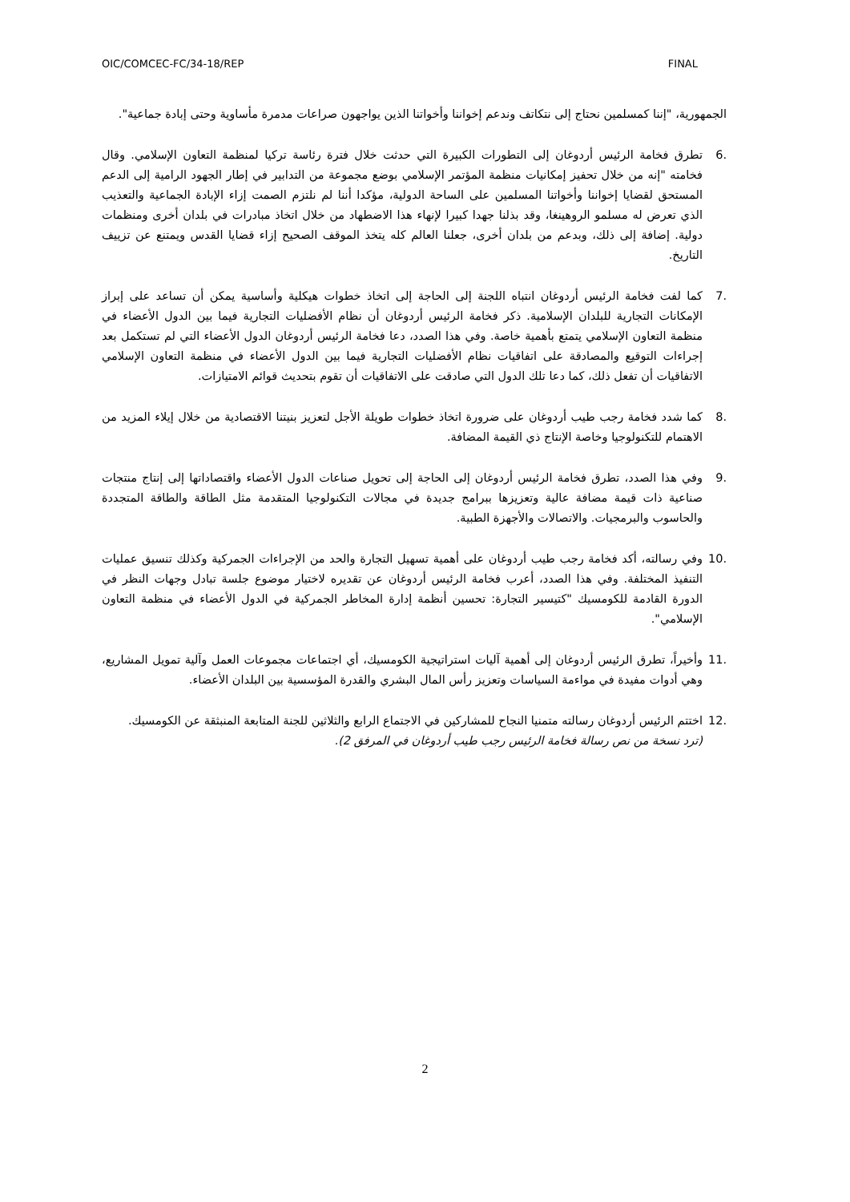OIC/COMCEC-FC/34-18/REP FINAL
الجمهورية، "إننا كمسلمين نحتاج إلى نتكاتف وندعم إخواننا وأخواتنا الذين يواجهون صراعات مدمرة مأساوية وحتى إبادة جماعية".
.6 تطرق فخامة الرئيس أردوغان إلى التطورات الكبيرة التي حدثت خلال فترة رئاسة تركيا لمنظمة التعاون الإسلامي. وقال فخامته "إنه من خلال تحفيز إمكانيات منظمة المؤتمر الإسلامي بوضع مجموعة من التدابير في إطار الجهود الرامية إلى الدعم المستحق لقضايا إخواننا وأخواتنا المسلمين على الساحة الدولية، مؤكدا أننا لم نلتزم الصمت إزاء الإبادة الجماعية والتعذيب الذي تعرض له مسلمو الروهينغا، وقد بذلنا جهدا كبيرا لإنهاء هذا الاضطهاد من خلال اتخاذ مبادرات في بلدان أخرى ومنظمات دولية. إضافة إلى ذلك، وبدعم من بلدان أخرى، جعلنا العالم كله يتخذ الموقف الصحيح إزاء قضايا القدس ويمتنع عن تزييف التاريخ.
.7 كما لفت فخامة الرئيس أردوغان انتباه اللجنة إلى الحاجة إلى اتخاذ خطوات هيكلية وأساسية يمكن أن تساعد على إبراز الإمكانات التجارية للبلدان الإسلامية. ذكر فخامة الرئيس أردوغان أن نظام الأفضليات التجارية فيما بين الدول الأعضاء في منظمة التعاون الإسلامي يتمتع بأهمية خاصة. وفي هذا الصدد، دعا فخامة الرئيس أردوغان الدول الأعضاء التي لم تستكمل بعد إجراءات التوقيع والمصادقة على اتفاقيات نظام الأفضليات التجارية فيما بين الدول الأعضاء في منظمة التعاون الإسلامي الاتفاقيات أن تفعل ذلك، كما دعا تلك الدول التي صادقت على الاتفاقيات أن تقوم بتحديث قوائم الامتيازات.
.8 كما شدد فخامة رجب طيب أردوغان على ضرورة اتخاذ خطوات طويلة الأجل لتعزيز بنيتنا الاقتصادية من خلال إيلاء المزيد من الاهتمام للتكنولوجيا وخاصة الإنتاج ذي القيمة المضافة.
.9 وفي هذا الصدد، تطرق فخامة الرئيس أردوغان إلى الحاجة إلى تحويل صناعات الدول الأعضاء واقتصاداتها إلى إنتاج منتجات صناعية ذات قيمة مضافة عالية وتعزيزها ببرامج جديدة في مجالات التكنولوجيا المتقدمة مثل الطاقة والطاقة المتجددة والحاسوب والبرمجيات. والاتصالات والأجهزة الطبية.
.10 وفي رسالته، أكد فخامة رجب طيب أردوغان على أهمية تسهيل التجارة والحد من الإجراءات الجمركية وكذلك تنسيق عمليات التنفيذ المختلفة. وفي هذا الصدد، أعرب فخامة الرئيس أردوغان عن تقديره لاختيار موضوع جلسة تبادل وجهات النظر في الدورة القادمة للكومسيك "كتيسير التجارة: تحسين أنظمة إدارة المخاطر الجمركية في الدول الأعضاء في منظمة التعاون الإسلامي".
.11 وأخيراً، تطرق الرئيس أردوغان إلى أهمية آليات استراتيجية الكومسيك، أي اجتماعات مجموعات العمل وآلية تمويل المشاريع، وهي أدوات مفيدة في مواءمة السياسات وتعزيز رأس المال البشري والقدرة المؤسسية بين البلدان الأعضاء.
.12 اختتم الرئيس أردوغان رسالته متمنيا النجاح للمشاركين في الاجتماع الرابع والثلاثين للجنة المتابعة المنبثقة عن الكومسيك.
(ترد نسخة من نص رسالة فخامة الرئيس رجب طيب أردوغان في المرفق 2).
2